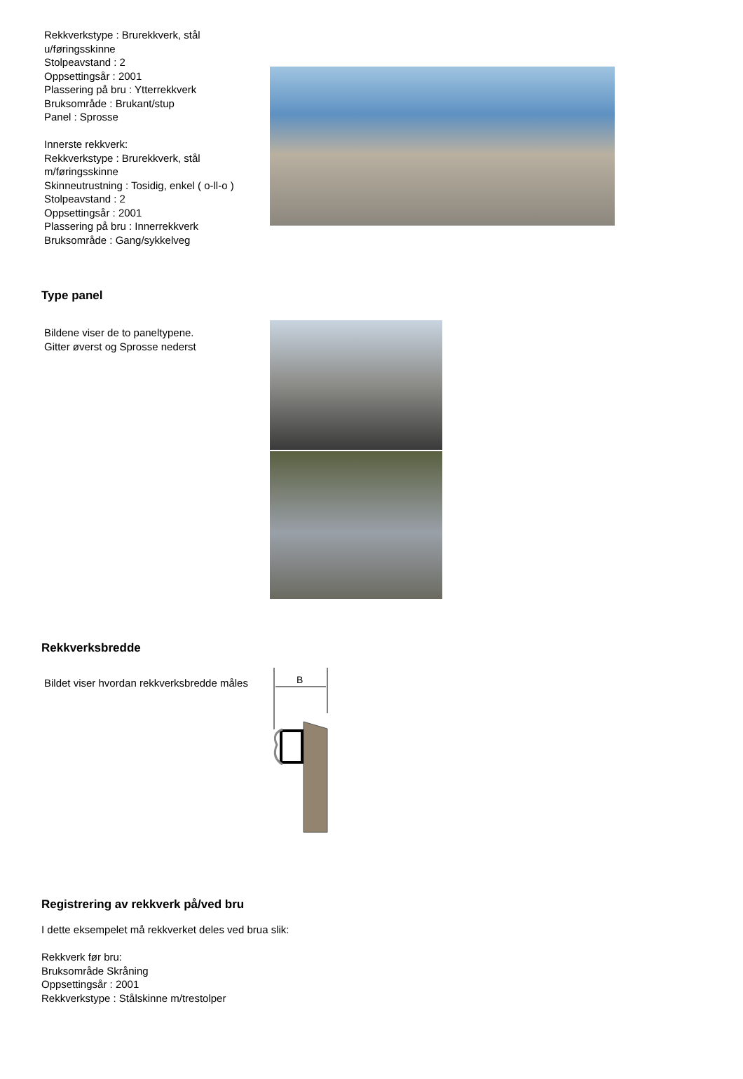Rekkverkstype : Brurekkverk, stål
u/føringsskinne
Stolpeavstand : 2
Oppsettingsår : 2001
Plassering på bru : Ytterrekkverk
Bruksområde : Brukant/stup
Panel : Sprosse
Innerste rekkverk:
Rekkverkstype : Brurekkverk, stål
m/føringsskinne
Skinneutrustning : Tosidig, enkel ( o-ll-o )
Stolpeavstand : 2
Oppsettingsår : 2001
Plassering på bru : Innerrekkverk
Bruksområde : Gang/sykkelveg
Type panel
Bildene viser de to paneltypene.
Gitter øverst og Sprosse nederst
Rekkverksbredde
Bildet viser hvordan rekkverksbredde måles
B
Registrering av rekkverk på/ved bru
I dette eksempelet må rekkverket deles ved brua slik:
Rekkverk før bru:
Bruksområde Skråning
Oppsettingsår : 2001
Rekkverkstype : Stålskinne m/trestolper